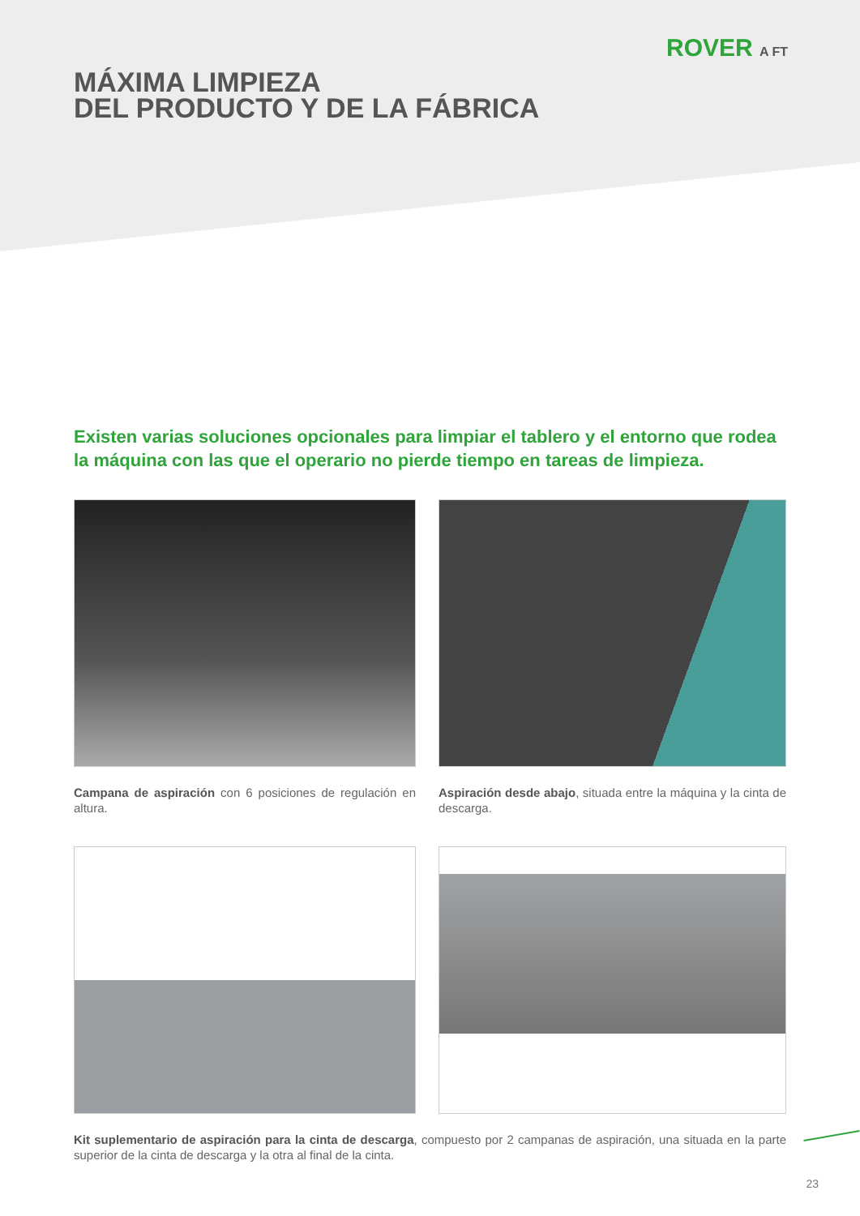ROVER A FT
MÁXIMA LIMPIEZA
DEL PRODUCTO Y DE LA FÁBRICA
Existen varias soluciones opcionales para limpiar el tablero y el entorno que rodea la máquina con las que el operario no pierde tiempo en tareas de limpieza.
Campana de aspiración con 6 posiciones de regulación en altura.
Aspiración desde abajo, situada entre la máquina y la cinta de descarga.
Kit suplementario de aspiración para la cinta de descarga, compuesto por 2 campanas de aspiración, una situada en la parte superior de la cinta de descarga y la otra al final de la cinta.
23